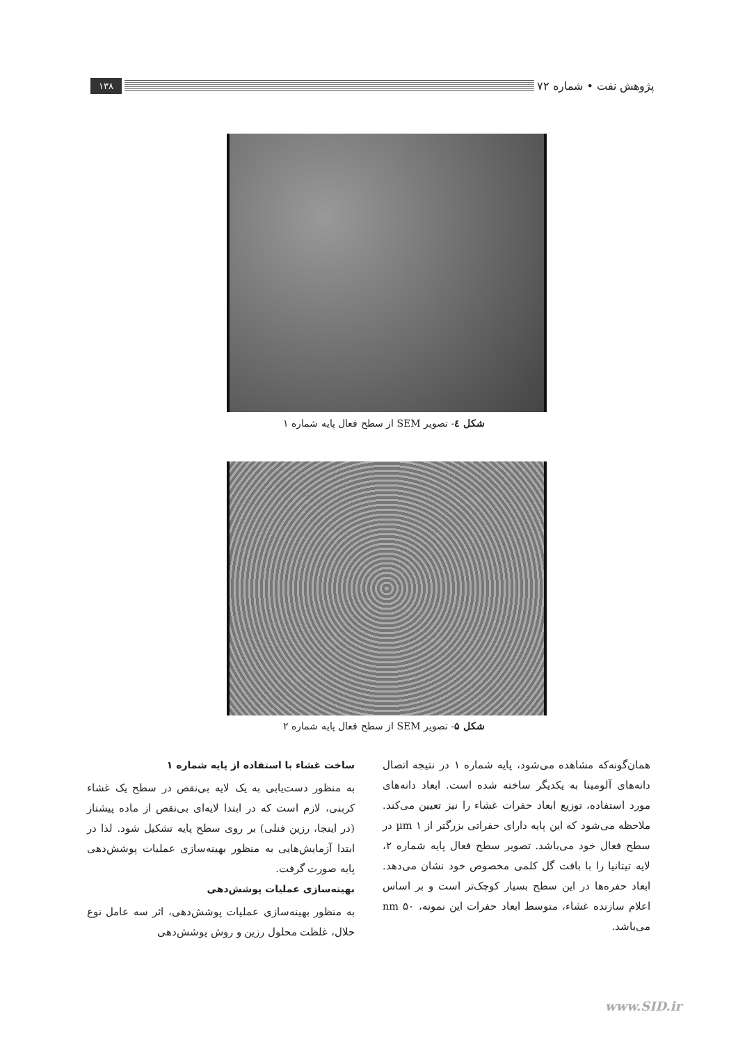پژوهش نفت • شماره ۷۲
۱۳۸
شکل ٤- تصویر SEM از سطح فعال پایه شماره ۱
شکل ۵- تصویر SEM از سطح فعال پایه شماره ۲
همان‌گونه‌که مشاهده می‌شود، پایه شماره ۱ در نتیجه اتصال دانه‌های آلومینا به یکدیگر ساخته شده است. ابعاد دانه‌های مورد استفاده، توزیع ابعاد حفرات غشاء را نیز تعیین می‌کند. ملاحظه می‌شود که این پایه دارای حفراتی بزرگتر از ۱ µm در سطح فعال خود می‌باشد. تصویر سطح فعال پایه شماره ۲، لایه تیتانیا را با بافت گل کلمی مخصوص خود نشان می‌دهد. ابعاد حفره‌ها در این سطح بسیار کوچک‌تر است و بر اساس اعلام سازنده غشاء، متوسط ابعاد حفرات این نمونه، ۵۰ nm می‌باشد.
ساخت غشاء با استفاده از پایه شماره ۱
به منظور دست‌یابی به یک لایه بی‌نقص در سطح یک غشاء کربنی، لازم است که در ابتدا لایه‌ای بی‌نقص از ماده پیشتاز (در اینجا، رزین فنلی) بر روی سطح پایه تشکیل شود. لذا در ابتدا آزمایش‌هایی به منظور بهینه‌سازی عملیات پوشش‌دهی پایه صورت گرفت.
بهینه‌سازی عملیات پوشش‌دهی
به منظور بهینه‌سازی عملیات پوشش‌دهی، اثر سه عامل نوع حلال، غلظت محلول رزین و روش پوشش‌دهی
www.SID.ir